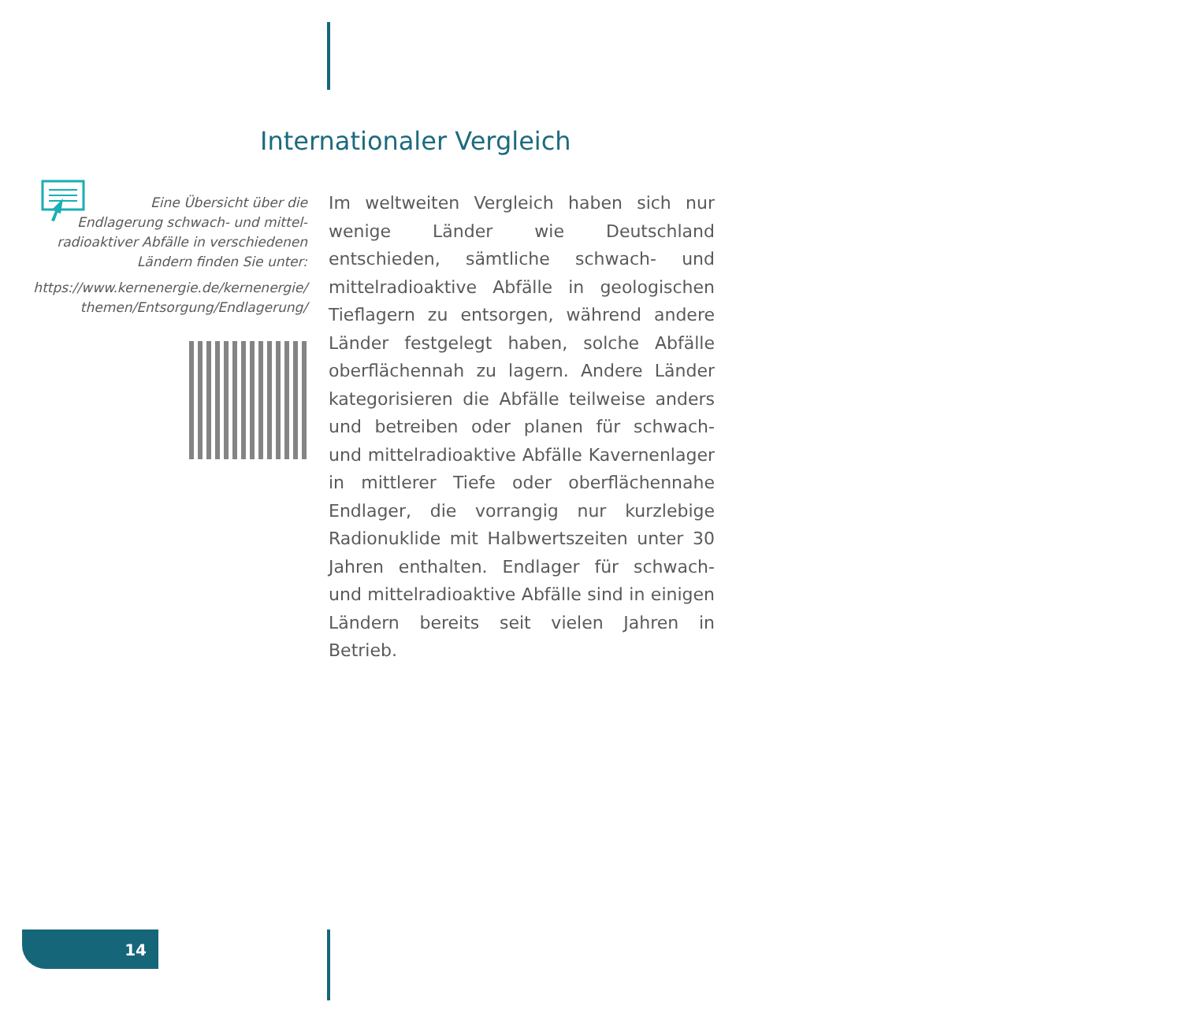Internationaler Vergleich
Eine Übersicht über die
Endlagerung schwach- und mittel-
radioaktiver Abfälle in verschiedenen
Ländern finden Sie unter:
https://www.kernenergie.de/kernenergie/
themen/Entsorgung/Endlagerung/
Im weltweiten Vergleich haben sich nur wenige Länder wie Deutschland entschieden, sämtliche schwach- und mittelradioaktive Abfälle in geologischen Tieflagern zu ent­sorgen, während andere Länder festgelegt haben, solche Abfälle oberflächennah zu lagern. Andere Länder kategorisieren die Abfälle teilweise anders und betreiben oder planen für schwach- und mittelradioaktive Abfälle Kavernenlager in mittlerer Tiefe oder oberflächennahe Endlager, die vorrangig nur kurzlebige Radionuklide mit Halbwertszeiten unter 30 Jahren enthalten. Endlager für schwach- und mittelradioaktive Abfälle sind in einigen Ländern bereits seit vielen Jahren in Betrieb.
14